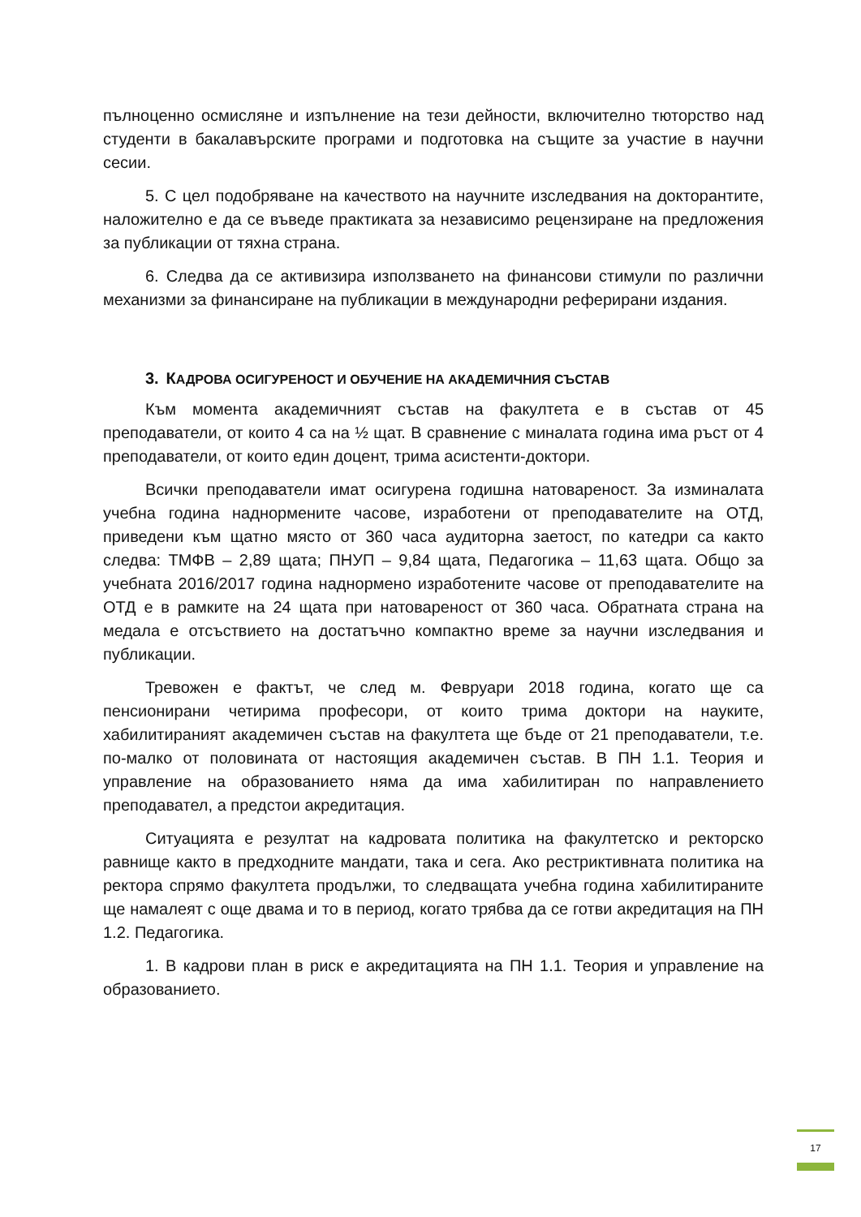пълноценно осмисляне и изпълнение на тези дейности, включително тюторство над студенти в бакалавърските програми и подготовка на същите за участие в научни сесии.
5. С цел подобряване на качеството на научните изследвания на докторантите, наложително е да се въведе практиката за независимо рецензиране на предложения за публикации от тяхна страна.
6. Следва да се активизира използването на финансови стимули по различни механизми за финансиране на публикации в международни реферирани издания.
3. КАДРОВА ОСИГУРЕНОСТ И ОБУЧЕНИЕ НА АКАДЕМИЧНИЯ СЪСТАВ
Към момента академичният състав на факултета е в състав от 45 преподаватели, от които 4 са на ½ щат. В сравнение с миналата година има ръст от 4 преподаватели, от които един доцент, трима асистенти-доктори.
Всички преподаватели имат осигурена годишна натовареност. За изминалата учебна година наднормените часове, изработени от преподавателите на ОТД, приведени към щатно място от 360 часа аудиторна заетост, по катедри са както следва: ТМФВ – 2,89 щата; ПНУП – 9,84 щата, Педагогика – 11,63 щата. Общо за учебната 2016/2017 година наднормено изработените часове от преподавателите на ОТД е в рамките на 24 щата при натовареност от 360 часа. Обратната страна на медала е отсъствието на достатъчно компактно време за научни изследвания и публикации.
Тревожен е фактът, че след м. Февруари 2018 година, когато ще са пенсионирани четирима професори, от които трима доктори на науките, хабилитираният академичен състав на факултета ще бъде от 21 преподаватели, т.е. по-малко от половината от настоящия академичен състав. В ПН 1.1. Теория и управление на образованието няма да има хабилитиран по направлението преподавател, а предстои акредитация.
Ситуацията е резултат на кадровата политика на факултетско и ректорско равнище както в предходните мандати, така и сега. Ако рестриктивната политика на ректора спрямо факултета продължи, то следващата учебна година хабилитираните ще намалеят с още двама и то в период, когато трябва да се готви акредитация на ПН 1.2. Педагогика.
1. В кадрови план в риск е акредитацията на ПН 1.1. Теория и управление на образованието.
17